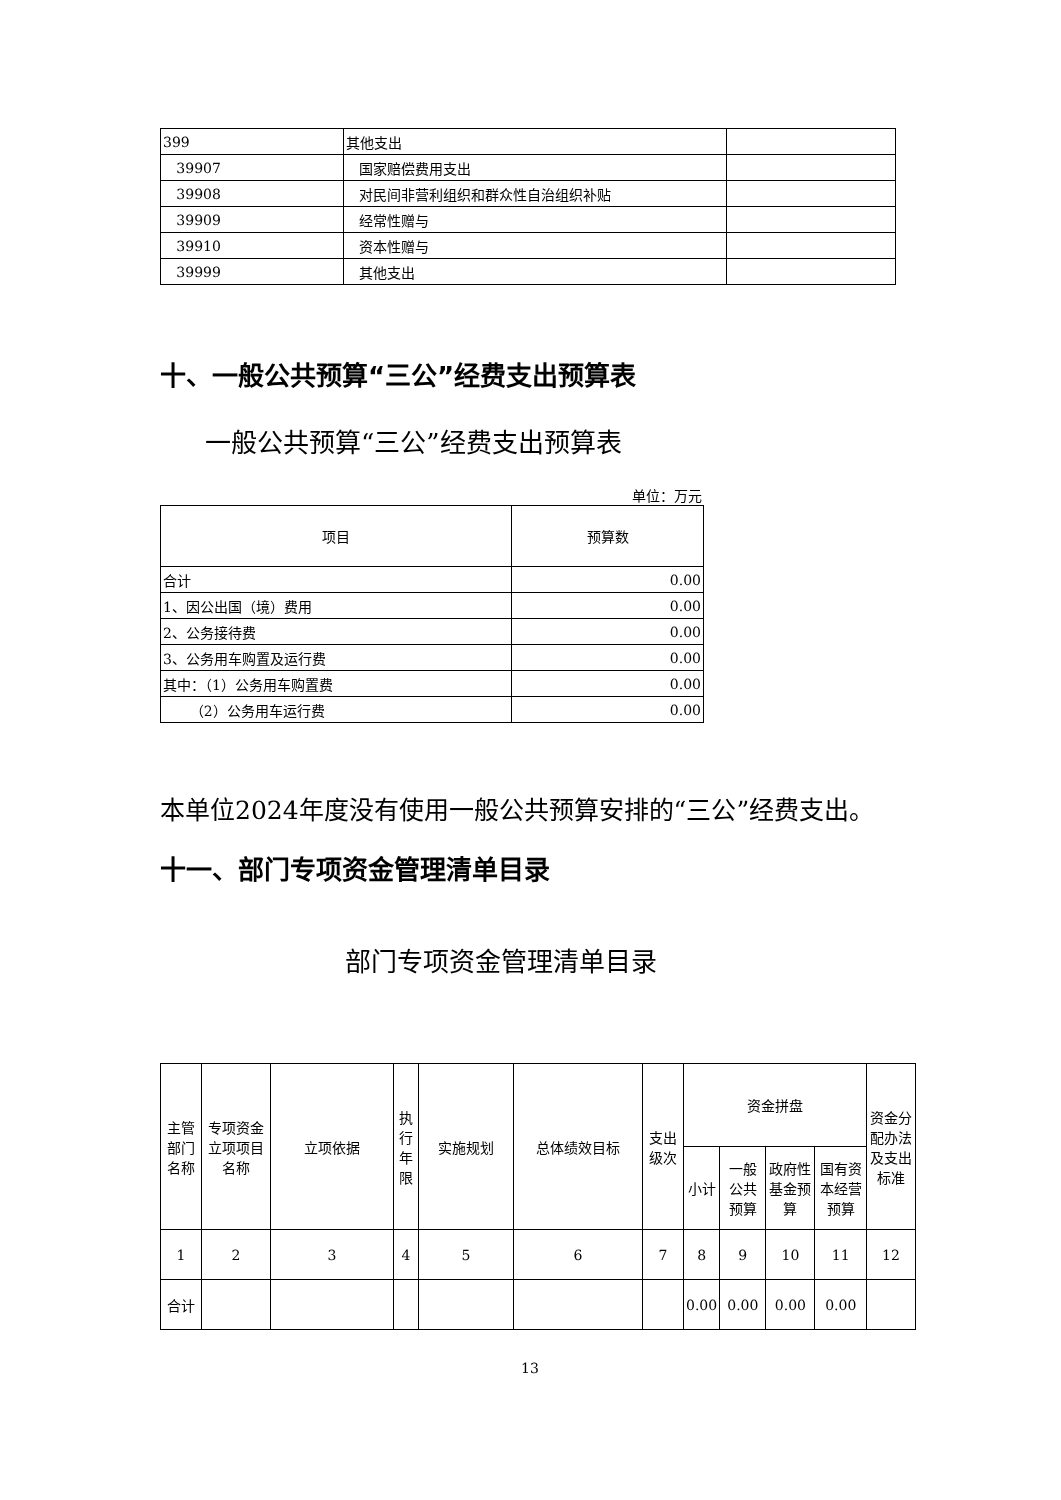| 399 | 其他支出 | |
| 39907 | 国家赔偿费用支出 | |
| 39908 | 对民间非营利组织和群众性自治组织补贴 | |
| 39909 | 经常性赠与 | |
| 39910 | 资本性赠与 | |
| 39999 | 其他支出 | |
十、一般公共预算“三公”经费支出预算表
一般公共预算“三公”经费支出预算表
单位：万元
| 项目 | 预算数 |
| 合计 | 0.00 |
| 1、因公出国（境）费用 | 0.00 |
| 2、公务接待费 | 0.00 |
| 3、公务用车购置及运行费 | 0.00 |
| 其中：（1）公务用车购置费 | 0.00 |
| （2）公务用车运行费 | 0.00 |
本单位2024年度没有使用一般公共预算安排的“三公”经费支出。
十一、部门专项资金管理清单目录
部门专项资金管理清单目录
| 主管部门名称 | 专项资金立项项目名称 | 立项依据 | 执行年限 | 实施规划 | 总体绩效目标 | 支出级次 | 资金拼盘 | | | | 资金分配办法及支出标准 |
| | | | | | | | 小计 | 一般公共预算 | 政府性基金预算 | 国有资本经营预算 | |
| 1 | 2 | 3 | 4 | 5 | 6 | 7 | 8 | 9 | 10 | 11 | 12 |
| 合计 | | | | | | | 0.00 | 0.00 | 0.00 | 0.00 | |
13